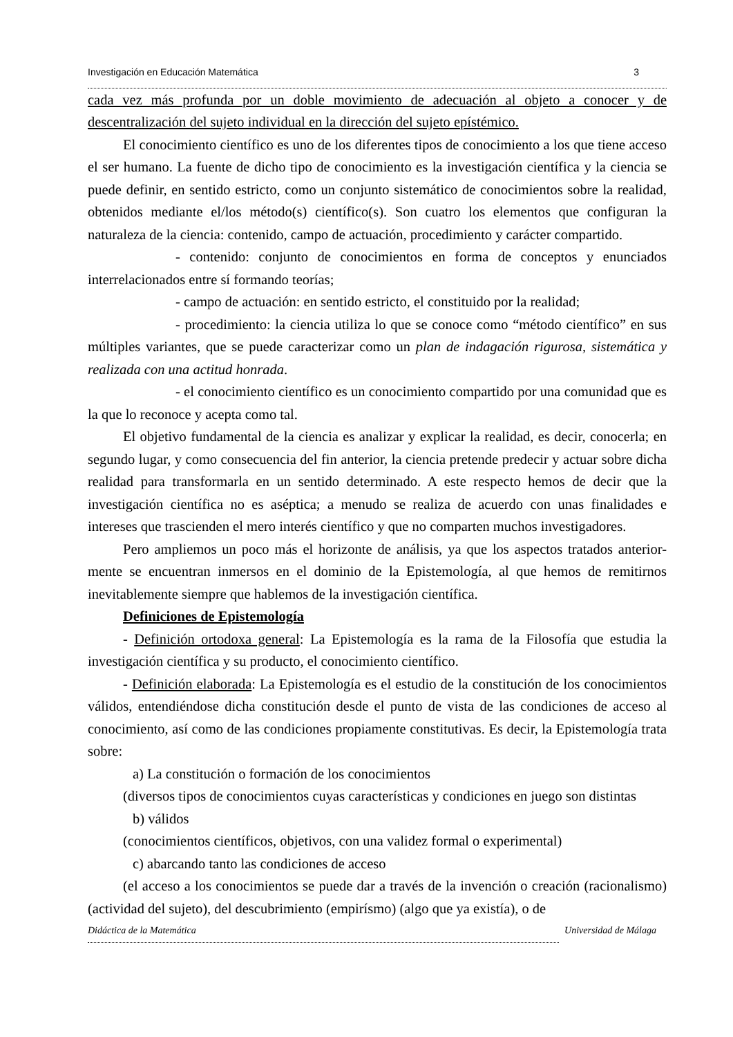Investigación en Educación Matemática 3
cada vez más profunda por un doble movimiento de adecuación al objeto a conocer y de descentralización del sujeto individual en la dirección del sujeto epístémico.
El conocimiento científico es uno de los diferentes tipos de conocimiento a los que tiene acceso el ser humano. La fuente de dicho tipo de conocimiento es la investigación científica y la ciencia se puede definir, en sentido estricto, como un conjunto sistemático de conocimientos sobre la realidad, obtenidos mediante el/los método(s) científico(s). Son cuatro los elementos que configuran la naturaleza de la ciencia: contenido, campo de actuación, procedimiento y carácter compartido.
- contenido: conjunto de conocimientos en forma de conceptos y enunciados interrelacionados entre sí formando teorías;
- campo de actuación: en sentido estricto, el constituido por la realidad;
- procedimiento: la ciencia utiliza lo que se conoce como “método científico” en sus múltiples variantes, que se puede caracterizar como un plan de indagación rigurosa, sistemática y realizada con una actitud honrada.
- el conocimiento científico es un conocimiento compartido por una comunidad que es la que lo reconoce y acepta como tal.
El objetivo fundamental de la ciencia es analizar y explicar la realidad, es decir, conocerla; en segundo lugar, y como consecuencia del fin anterior, la ciencia pretende predecir y actuar sobre dicha realidad para transformarla en un sentido determinado. A este respecto hemos de decir que la investigación científica no es aséptica; a menudo se realiza de acuerdo con unas finalidades e intereses que trascienden el mero interés científico y que no comparten muchos investigadores.
Pero ampliemos un poco más el horizonte de análisis, ya que los aspectos tratados anterior-mente se encuentran inmersos en el dominio de la Epistemología, al que hemos de remitirnos inevitablemente siempre que hablemos de la investigación científica.
Definiciones de Epistemología
- Definición ortodoxa general: La Epistemología es la rama de la Filosofía que estudia la investigación científica y su producto, el conocimiento científico.
- Definición elaborada: La Epistemología es el estudio de la constitución de los conocimientos válidos, entendiéndose dicha constitución desde el punto de vista de las condiciones de acceso al conocimiento, así como de las condiciones propiamente constitutivas. Es decir, la Epistemología trata sobre:
a) La constitución o formación de los conocimientos
(diversos tipos de conocimientos cuyas características y condiciones en juego son distintas
b) válidos
(conocimientos científicos, objetivos, con una validez formal o experimental)
c) abarcando tanto las condiciones de acceso
(el acceso a los conocimientos se puede dar a través de la invención o creación (racionalismo) (actividad del sujeto), del descubrimiento (empirísmo) (algo que ya existía), o de
Didáctica de la Matemática Universidad de Málaga